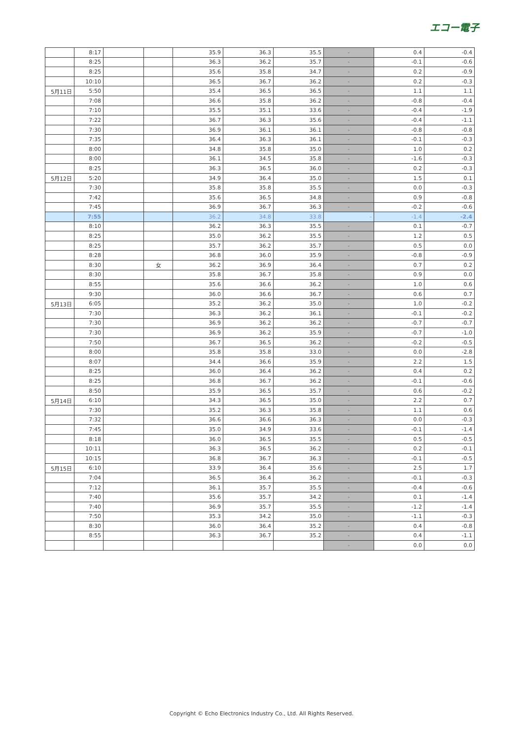エコー電子
| | 8:17 | | | 35.9 | 36.3 | 35.5 | - | 0.4 | -0.4 |
| | 8:25 | | | 36.3 | 36.2 | 35.7 | - | -0.1 | -0.6 |
| | 8:25 | | | 35.6 | 35.8 | 34.7 | - | 0.2 | -0.9 |
| | 10:10 | | | 36.5 | 36.7 | 36.2 | - | 0.2 | -0.3 |
| 5月11日 | 5:50 | | | 35.4 | 36.5 | 36.5 | - | 1.1 | 1.1 |
| | 7:08 | | | 36.6 | 35.8 | 36.2 | - | -0.8 | -0.4 |
| | 7:10 | | | 35.5 | 35.1 | 33.6 | - | -0.4 | -1.9 |
| | 7:22 | | | 36.7 | 36.3 | 35.6 | - | -0.4 | -1.1 |
| | 7:30 | | | 36.9 | 36.1 | 36.1 | - | -0.8 | -0.8 |
| | 7:35 | | | 36.4 | 36.3 | 36.1 | - | -0.1 | -0.3 |
| | 8:00 | | | 34.8 | 35.8 | 35.0 | - | 1.0 | 0.2 |
| | 8:00 | | | 36.1 | 34.5 | 35.8 | - | -1.6 | -0.3 |
| | 8:25 | | | 36.3 | 36.5 | 36.0 | - | 0.2 | -0.3 |
| 5月12日 | 5:20 | | | 34.9 | 36.4 | 35.0 | - | 1.5 | 0.1 |
| | 7:30 | | | 35.8 | 35.8 | 35.5 | - | 0.0 | -0.3 |
| | 7:42 | | | 35.6 | 36.5 | 34.8 | - | 0.9 | -0.8 |
| | 7:45 | | | 36.9 | 36.7 | 36.3 | - | -0.2 | -0.6 |
| | 7:55 | | | 36.2 | 34.8 | 33.8 | - | -1.4 | -2.4 |
| | 8:10 | | | 36.2 | 36.3 | 35.5 | - | 0.1 | -0.7 |
| | 8:25 | | | 35.0 | 36.2 | 35.5 | - | 1.2 | 0.5 |
| | 8:25 | | | 35.7 | 36.2 | 35.7 | - | 0.5 | 0.0 |
| | 8:28 | | | 36.8 | 36.0 | 35.9 | - | -0.8 | -0.9 |
| | 8:30 | | 女 | 36.2 | 36.9 | 36.4 | - | 0.7 | 0.2 |
| | 8:30 | | | 35.8 | 36.7 | 35.8 | - | 0.9 | 0.0 |
| | 8:55 | | | 35.6 | 36.6 | 36.2 | - | 1.0 | 0.6 |
| | 9:30 | | | 36.0 | 36.6 | 36.7 | - | 0.6 | 0.7 |
| 5月13日 | 6:05 | | | 35.2 | 36.2 | 35.0 | - | 1.0 | -0.2 |
| | 7:30 | | | 36.3 | 36.2 | 36.1 | - | -0.1 | -0.2 |
| | 7:30 | | | 36.9 | 36.2 | 36.2 | - | -0.7 | -0.7 |
| | 7:30 | | | 36.9 | 36.2 | 35.9 | - | -0.7 | -1.0 |
| | 7:50 | | | 36.7 | 36.5 | 36.2 | - | -0.2 | -0.5 |
| | 8:00 | | | 35.8 | 35.8 | 33.0 | - | 0.0 | -2.8 |
| | 8:07 | | | 34.4 | 36.6 | 35.9 | - | 2.2 | 1.5 |
| | 8:25 | | | 36.0 | 36.4 | 36.2 | - | 0.4 | 0.2 |
| | 8:25 | | | 36.8 | 36.7 | 36.2 | - | -0.1 | -0.6 |
| | 8:50 | | | 35.9 | 36.5 | 35.7 | - | 0.6 | -0.2 |
| 5月14日 | 6:10 | | | 34.3 | 36.5 | 35.0 | - | 2.2 | 0.7 |
| | 7:30 | | | 35.2 | 36.3 | 35.8 | - | 1.1 | 0.6 |
| | 7:32 | | | 36.6 | 36.6 | 36.3 | - | 0.0 | -0.3 |
| | 7:45 | | | 35.0 | 34.9 | 33.6 | - | -0.1 | -1.4 |
| | 8:18 | | | 36.0 | 36.5 | 35.5 | - | 0.5 | -0.5 |
| | 10:11 | | | 36.3 | 36.5 | 36.2 | - | 0.2 | -0.1 |
| | 10:15 | | | 36.8 | 36.7 | 36.3 | - | -0.1 | -0.5 |
| 5月15日 | 6:10 | | | 33.9 | 36.4 | 35.6 | - | 2.5 | 1.7 |
| | 7:04 | | | 36.5 | 36.4 | 36.2 | - | -0.1 | -0.3 |
| | 7:12 | | | 36.1 | 35.7 | 35.5 | - | -0.4 | -0.6 |
| | 7:40 | | | 35.6 | 35.7 | 34.2 | - | 0.1 | -1.4 |
| | 7:40 | | | 36.9 | 35.7 | 35.5 | - | -1.2 | -1.4 |
| | 7:50 | | | 35.3 | 34.2 | 35.0 | - | -1.1 | -0.3 |
| | 8:30 | | | 36.0 | 36.4 | 35.2 | - | 0.4 | -0.8 |
| | 8:55 | | | 36.3 | 36.7 | 35.2 | - | 0.4 | -1.1 |
| | | | | | | | - | 0.0 | 0.0 |
Copyright © Echo Electronics Industry Co., Ltd. All Rights Reserved.